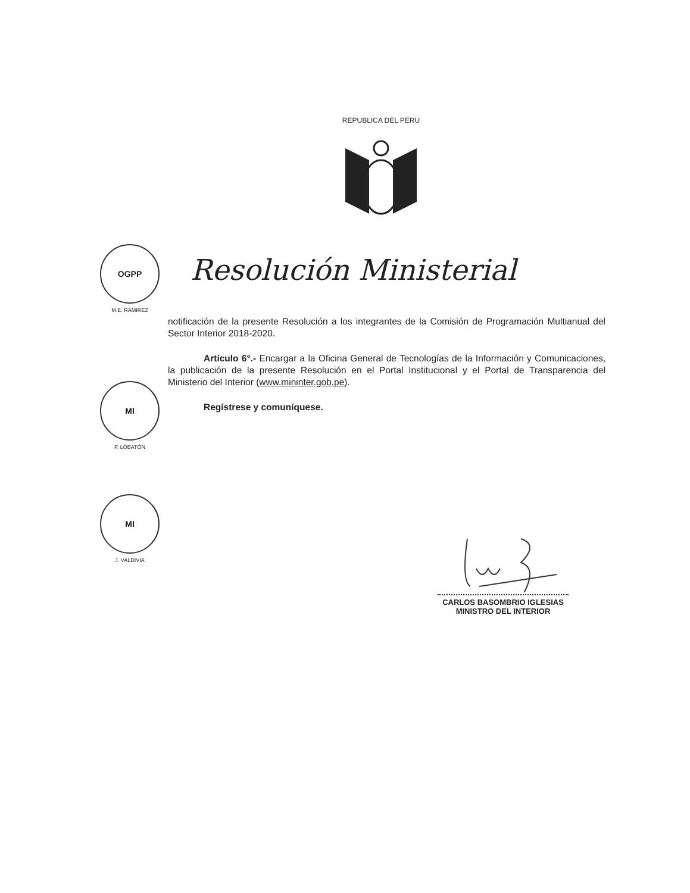REPUBLICA DEL PERU
Resolución Ministerial
OGPP
M.E. RAMIREZ
MI
P. LOBATÓN
MI
J. VALDIVIA
notificación de la presente Resolución a los integrantes de la Comisión de Programación Multianual del Sector Interior 2018-2020.
Artículo 6°.- Encargar a la Oficina General de Tecnologías de la Información y Comunicaciones, la publicación de la presente Resolución en el Portal Institucional y el Portal de Transparencia del Ministerio del Interior (www.mininter.gob.pe).
Regístrese y comuníquese.
CARLOS BASOMBRIO IGLESIAS
MINISTRO DEL INTERIOR